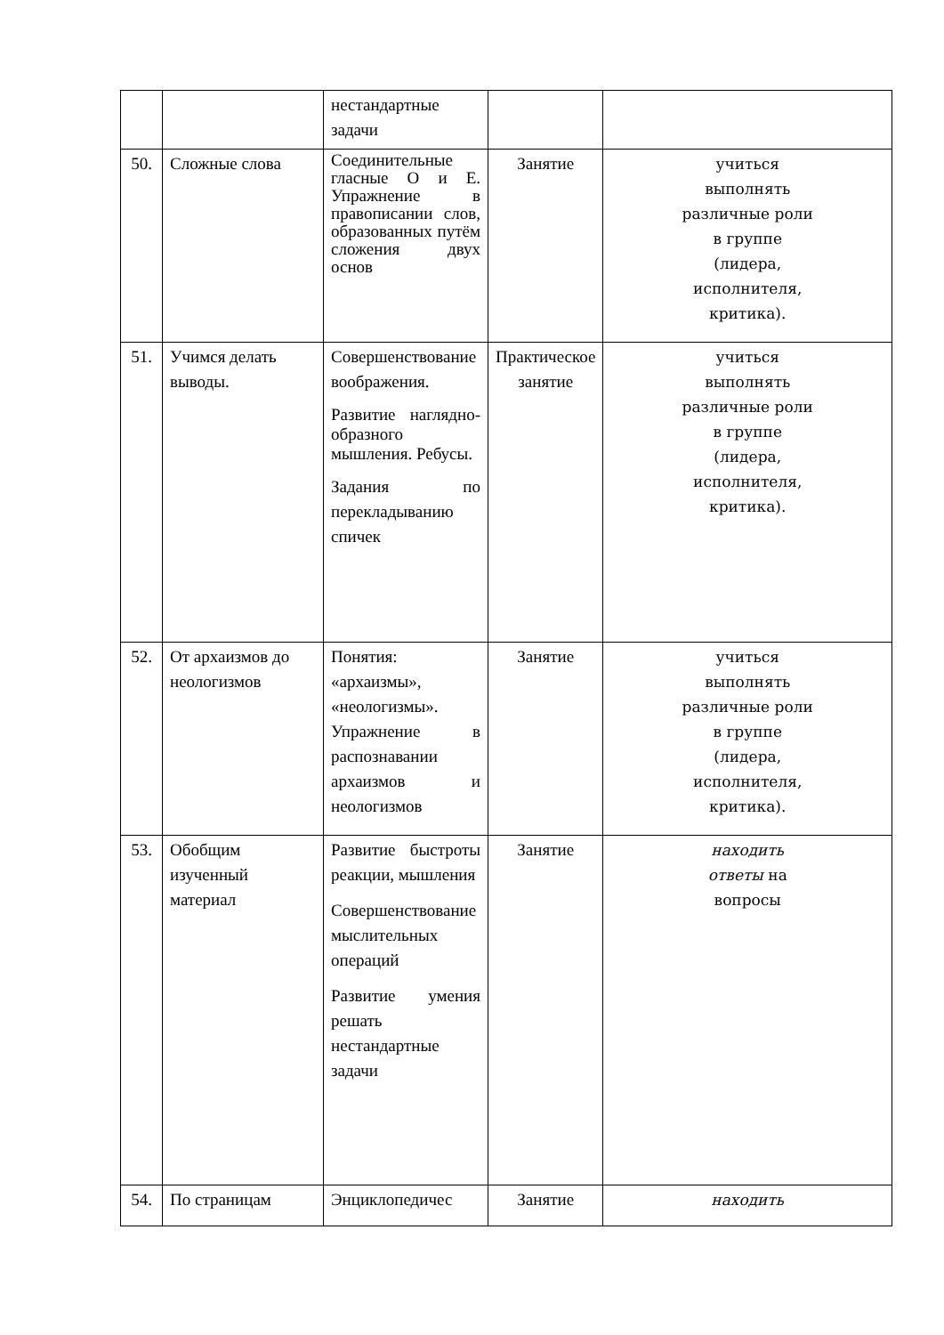| | | нестандартные задачи | | |
| 50. | Сложные слова | Соединительные гласные О и Е. Упражнение в правописании слов, образованных путём сложения двух основ | Занятие | учиться выполнять различные роли в группе (лидера, исполнителя, критика). |
| 51. | Учимся делать выводы. | Совершенствование воображения. Развитие наглядно-образного мышления. Ребусы. Задания по перекладыванию спичек | Практическое занятие | учиться выполнять различные роли в группе (лидера, исполнителя, критика). |
| 52. | От архаизмов до неологизмов | Понятия: «архаизмы», «неологизмы». Упражнение в распознавании архаизмов и неологизмов | Занятие | учиться выполнять различные роли в группе (лидера, исполнителя, критика). |
| 53. | Обобщим изученный материал | Развитие быстроты реакции, мышления Совершенствование мыслительных операций Развитие умения решать нестандартные задачи | Занятие | находить ответы на вопросы |
| 54. | По страницам | Энциклопедичес | Занятие | находить |